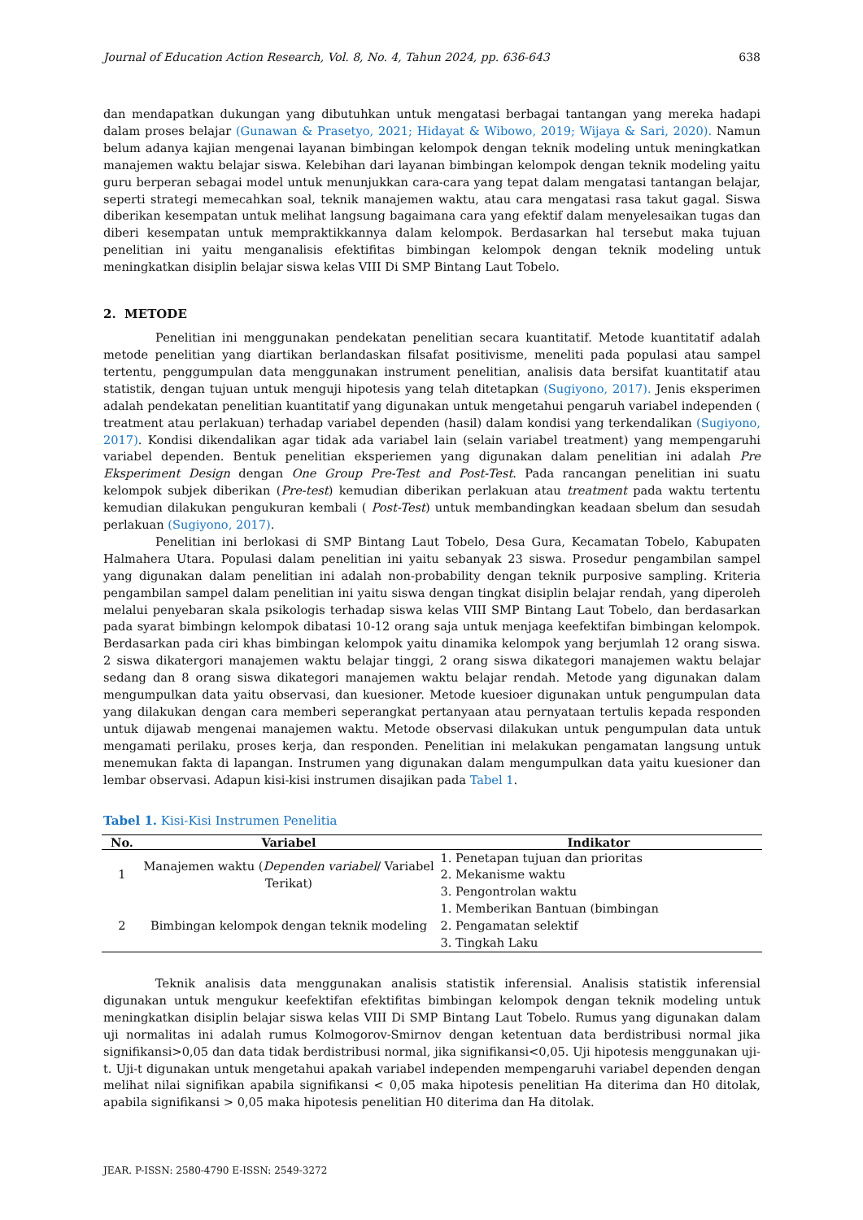Journal of Education Action Research, Vol. 8, No. 4, Tahun 2024, pp. 636-643 638
dan mendapatkan dukungan yang dibutuhkan untuk mengatasi berbagai tantangan yang mereka hadapi dalam proses belajar (Gunawan & Prasetyo, 2021; Hidayat & Wibowo, 2019; Wijaya & Sari, 2020). Namun belum adanya kajian mengenai layanan bimbingan kelompok dengan teknik modeling untuk meningkatkan manajemen waktu belajar siswa. Kelebihan dari layanan bimbingan kelompok dengan teknik modeling yaitu guru berperan sebagai model untuk menunjukkan cara-cara yang tepat dalam mengatasi tantangan belajar, seperti strategi memecahkan soal, teknik manajemen waktu, atau cara mengatasi rasa takut gagal. Siswa diberikan kesempatan untuk melihat langsung bagaimana cara yang efektif dalam menyelesaikan tugas dan diberi kesempatan untuk mempraktikkannya dalam kelompok. Berdasarkan hal tersebut maka tujuan penelitian ini yaitu menganalisis efektifitas bimbingan kelompok dengan teknik modeling untuk meningkatkan disiplin belajar siswa kelas VIII Di SMP Bintang Laut Tobelo.
2. METODE
Penelitian ini menggunakan pendekatan penelitian secara kuantitatif. Metode kuantitatif adalah metode penelitian yang diartikan berlandaskan filsafat positivisme, meneliti pada populasi atau sampel tertentu, penggumpulan data menggunakan instrument penelitian, analisis data bersifat kuantitatif atau statistik, dengan tujuan untuk menguji hipotesis yang telah ditetapkan (Sugiyono, 2017). Jenis eksperimen adalah pendekatan penelitian kuantitatif yang digunakan untuk mengetahui pengaruh variabel independen ( treatment atau perlakuan) terhadap variabel dependen (hasil) dalam kondisi yang terkendalikan (Sugiyono, 2017). Kondisi dikendalikan agar tidak ada variabel lain (selain variabel treatment) yang mempengaruhi variabel dependen. Bentuk penelitian eksperiemen yang digunakan dalam penelitian ini adalah Pre Eksperiment Design dengan One Group Pre-Test and Post-Test. Pada rancangan penelitian ini suatu kelompok subjek diberikan (Pre-test) kemudian diberikan perlakuan atau treatment pada waktu tertentu kemudian dilakukan pengukuran kembali ( Post-Test) untuk membandingkan keadaan sbelum dan sesudah perlakuan (Sugiyono, 2017).
Penelitian ini berlokasi di SMP Bintang Laut Tobelo, Desa Gura, Kecamatan Tobelo, Kabupaten Halmahera Utara. Populasi dalam penelitian ini yaitu sebanyak 23 siswa. Prosedur pengambilan sampel yang digunakan dalam penelitian ini adalah non-probability dengan teknik purposive sampling. Kriteria pengambilan sampel dalam penelitian ini yaitu siswa dengan tingkat disiplin belajar rendah, yang diperoleh melalui penyebaran skala psikologis terhadap siswa kelas VIII SMP Bintang Laut Tobelo, dan berdasarkan pada syarat bimbingn kelompok dibatasi 10-12 orang saja untuk menjaga keefektifan bimbingan kelompok. Berdasarkan pada ciri khas bimbingan kelompok yaitu dinamika kelompok yang berjumlah 12 orang siswa. 2 siswa dikatergori manajemen waktu belajar tinggi, 2 orang siswa dikategori manajemen waktu belajar sedang dan 8 orang siswa dikategori manajemen waktu belajar rendah. Metode yang digunakan dalam mengumpulkan data yaitu observasi, dan kuesioner. Metode kuesioer digunakan untuk pengumpulan data yang dilakukan dengan cara memberi seperangkat pertanyaan atau pernyataan tertulis kepada responden untuk dijawab mengenai manajemen waktu. Metode observasi dilakukan untuk pengumpulan data untuk mengamati perilaku, proses kerja, dan responden. Penelitian ini melakukan pengamatan langsung untuk menemukan fakta di lapangan. Instrumen yang digunakan dalam mengumpulkan data yaitu kuesioner dan lembar observasi. Adapun kisi-kisi instrumen disajikan pada Tabel 1.
Tabel 1. Kisi-Kisi Instrumen Penelitia
| No. | Variabel | Indikator |
| --- | --- | --- |
| 1 | Manajemen waktu ( Dependen variabel / Variabel Terikat) | 1. Penetapan tujuan dan prioritas 2. Mekanisme waktu 3. Pengontrolan waktu |
| 2 | Bimbingan kelompok dengan teknik modeling | 1. Memberikan Bantuan (bimbingan 2. Pengamatan selektif 3. Tingkah Laku |
Teknik analisis data menggunakan analisis statistik inferensial. Analisis statistik inferensial digunakan untuk mengukur keefektifan efektifitas bimbingan kelompok dengan teknik modeling untuk meningkatkan disiplin belajar siswa kelas VIII Di SMP Bintang Laut Tobelo. Rumus yang digunakan dalam uji normalitas ini adalah rumus Kolmogorov-Smirnov dengan ketentuan data berdistribusi normal jika signifikansi>0,05 dan data tidak berdistribusi normal, jika signifikansi<0,05. Uji hipotesis menggunakan uji-t. Uji-t digunakan untuk mengetahui apakah variabel independen mempengaruhi variabel dependen dengan melihat nilai signifikan apabila signifikansi < 0,05 maka hipotesis penelitian Ha diterima dan H0 ditolak, apabila signifikansi > 0,05 maka hipotesis penelitian H0 diterima dan Ha ditolak.
JEAR. P-ISSN: 2580-4790 E-ISSN: 2549-3272